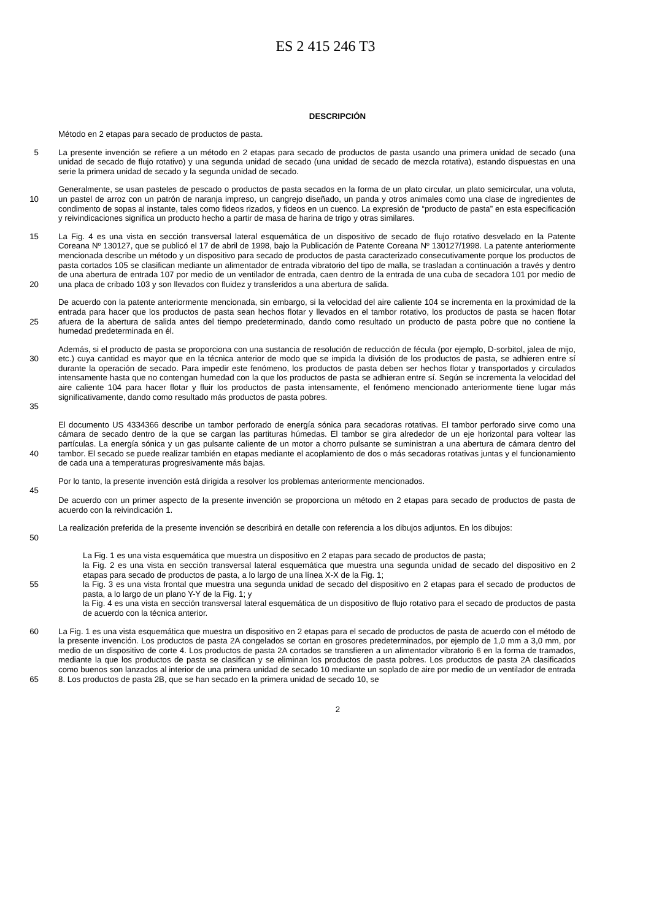ES 2 415 246 T3
DESCRIPCIÓN
Método en 2 etapas para secado de productos de pasta.
5 La presente invención se refiere a un método en 2 etapas para secado de productos de pasta usando una primera unidad de secado (una unidad de secado de flujo rotativo) y una segunda unidad de secado (una unidad de secado de mezcla rotativa), estando dispuestas en una serie la primera unidad de secado y la segunda unidad de secado.
10 Generalmente, se usan pasteles de pescado o productos de pasta secados en la forma de un plato circular, un plato semicircular, una voluta, un pastel de arroz con un patrón de naranja impreso, un cangrejo diseñado, un panda y otros animales como una clase de ingredientes de condimento de sopas al instante, tales como fideos rizados, y fideos en un cuenco. La expresión de “producto de pasta” en esta especificación y reivindicaciones significa un producto hecho a partir de masa de harina de trigo y otras similares.
15
20
La Fig. 4 es una vista en sección transversal lateral esquemática de un dispositivo de secado de flujo rotativo desvelado en la Patente Coreana Nº 130127, que se publicó el 17 de abril de 1998, bajo la Publicación de Patente Coreana Nº 130127/1998. La patente anteriormente mencionada describe un método y un dispositivo para secado de productos de pasta caracterizado consecutivamente porque los productos de pasta cortados 105 se clasifican mediante un alimentador de entrada vibratorio del tipo de malla, se trasladan a continuación a través y dentro de una abertura de entrada 107 por medio de un ventilador de entrada, caen dentro de la entrada de una cuba de secadora 101 por medio de una placa de cribado 103 y son llevados con fluidez y transferidos a una abertura de salida.
25 De acuerdo con la patente anteriormente mencionada, sin embargo, si la velocidad del aire caliente 104 se incrementa en la proximidad de la entrada para hacer que los productos de pasta sean hechos flotar y llevados en el tambor rotativo, los productos de pasta se hacen flotar afuera de la abertura de salida antes del tiempo predeterminado, dando como resultado un producto de pasta pobre que no contiene la humedad predeterminada en él.
30
35
Además, si el producto de pasta se proporciona con una sustancia de resolución de reducción de fécula (por ejemplo, D-sorbitol, jalea de mijo, etc.) cuya cantidad es mayor que en la técnica anterior de modo que se impida la división de los productos de pasta, se adhieren entre sí durante la operación de secado. Para impedir este fenómeno, los productos de pasta deben ser hechos flotar y transportados y circulados intensamente hasta que no contengan humedad con la que los productos de pasta se adhieran entre sí. Según se incrementa la velocidad del aire caliente 104 para hacer flotar y fluir los productos de pasta intensamente, el fenómeno mencionado anteriormente tiene lugar más significativamente, dando como resultado más productos de pasta pobres.
40 El documento US 4334366 describe un tambor perforado de energía sónica para secadoras rotativas. El tambor perforado sirve como una cámara de secado dentro de la que se cargan las partituras húmedas. El tambor se gira alrededor de un eje horizontal para voltear las partículas. La energía sónica y un gas pulsante caliente de un motor a chorro pulsante se suministran a una abertura de cámara dentro del tambor. El secado se puede realizar también en etapas mediante el acoplamiento de dos o más secadoras rotativas juntas y el funcionamiento de cada una a temperaturas progresivamente más bajas.
Por lo tanto, la presente invención está dirigida a resolver los problemas anteriormente mencionados.
45
De acuerdo con un primer aspecto de la presente invención se proporciona un método en 2 etapas para secado de productos de pasta de acuerdo con la reivindicación 1.
50 La realización preferida de la presente invención se describirá en detalle con referencia a los dibujos adjuntos. En los dibujos:
55 La Fig. 1 es una vista esquemática que muestra un dispositivo en 2 etapas para secado de productos de pasta;
la Fig. 2 es una vista en sección transversal lateral esquemática que muestra una segunda unidad de secado del dispositivo en 2 etapas para secado de productos de pasta, a lo largo de una línea X-X de la Fig. 1;
la Fig. 3 es una vista frontal que muestra una segunda unidad de secado del dispositivo en 2 etapas para el secado de productos de pasta, a lo largo de un plano Y-Y de la Fig. 1; y
la Fig. 4 es una vista en sección transversal lateral esquemática de un dispositivo de flujo rotativo para el secado de productos de pasta de acuerdo con la técnica anterior.
60
65
La Fig. 1 es una vista esquemática que muestra un dispositivo en 2 etapas para el secado de productos de pasta de acuerdo con el método de la presente invención. Los productos de pasta 2A congelados se cortan en grosores predeterminados, por ejemplo de 1,0 mm a 3,0 mm, por medio de un dispositivo de corte 4. Los productos de pasta 2A cortados se transfieren a un alimentador vibratorio 6 en la forma de tramados, mediante la que los productos de pasta se clasifican y se eliminan los productos de pasta pobres. Los productos de pasta 2A clasificados como buenos son lanzados al interior de una primera unidad de secado 10 mediante un soplado de aire por medio de un ventilador de entrada 8. Los productos de pasta 2B, que se han secado en la primera unidad de secado 10, se
2